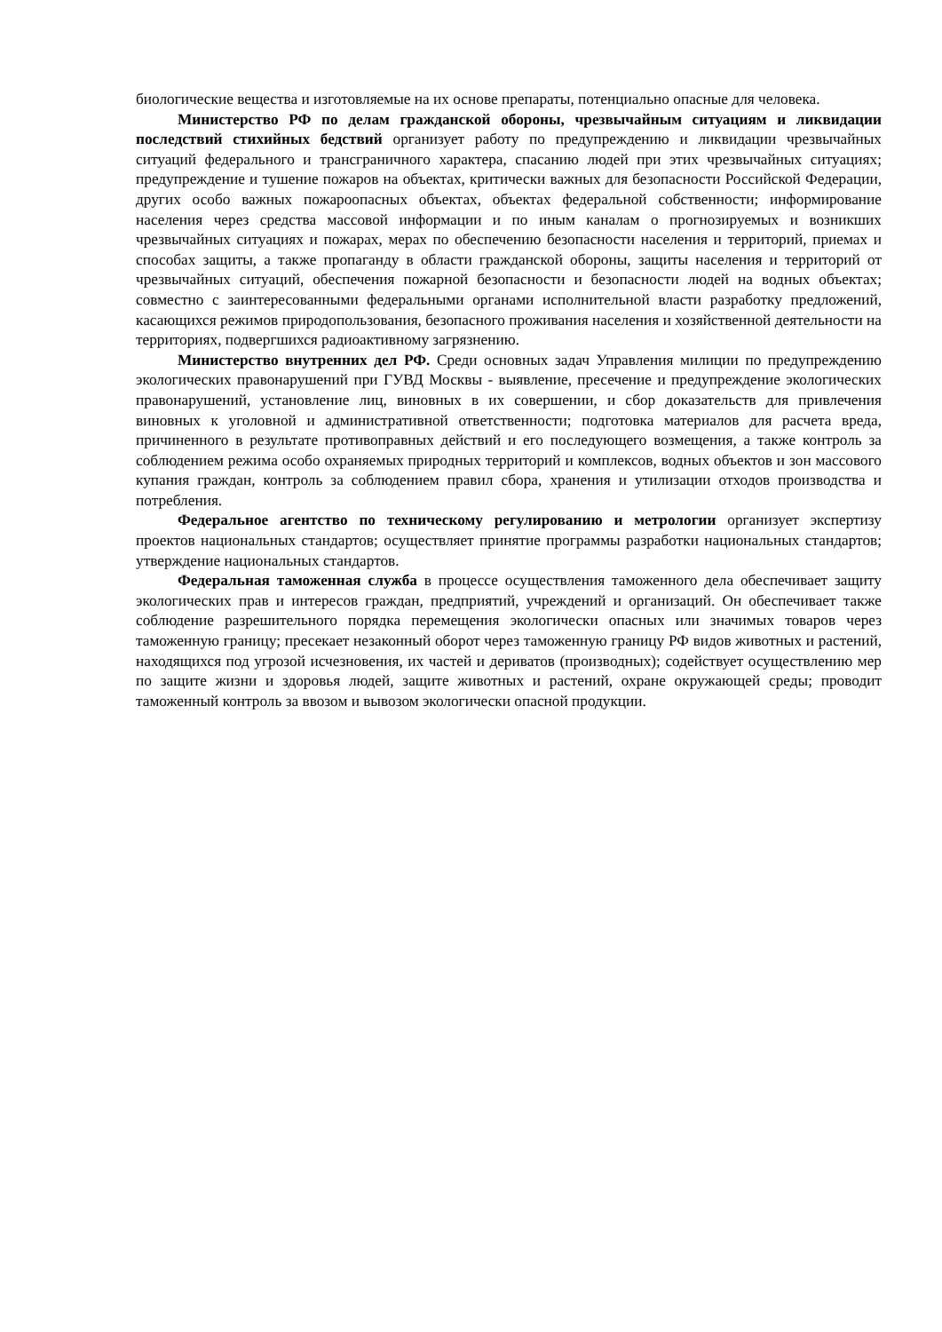биологические вещества и изготовляемые на их основе препараты, потенциально опасные для человека.
Министерство РФ по делам гражданской обороны, чрезвычайным ситуациям и ликвидации последствий стихийных бедствий организует работу по предупреждению и ликвидации чрезвычайных ситуаций федерального и трансграничного характера, спасанию людей при этих чрезвычайных ситуациях; предупреждение и тушение пожаров на объектах, критически важных для безопасности Российской Федерации, других особо важных пожароопасных объектах, объектах федеральной собственности; информирование населения через средства массовой информации и по иным каналам о прогнозируемых и возникших чрезвычайных ситуациях и пожарах, мерах по обеспечению безопасности населения и территорий, приемах и способах защиты, а также пропаганду в области гражданской обороны, защиты населения и территорий от чрезвычайных ситуаций, обеспечения пожарной безопасности и безопасности людей на водных объектах; совместно с заинтересованными федеральными органами исполнительной власти разработку предложений, касающихся режимов природопользования, безопасного проживания населения и хозяйственной деятельности на территориях, подвергшихся радиоактивному загрязнению.
Министерство внутренних дел РФ. Среди основных задач Управления милиции по предупреждению экологических правонарушений при ГУВД Москвы - выявление, пресечение и предупреждение экологических правонарушений, установление лиц, виновных в их совершении, и сбор доказательств для привлечения виновных к уголовной и административной ответственности; подготовка материалов для расчета вреда, причиненного в результате противоправных действий и его последующего возмещения, а также контроль за соблюдением режима особо охраняемых природных территорий и комплексов, водных объектов и зон массового купания граждан, контроль за соблюдением правил сбора, хранения и утилизации отходов производства и потребления.
Федеральное агентство по техническому регулированию и метрологии организует экспертизу проектов национальных стандартов; осуществляет принятие программы разработки национальных стандартов; утверждение национальных стандартов.
Федеральная таможенная служба в процессе осуществления таможенного дела обеспечивает защиту экологических прав и интересов граждан, предприятий, учреждений и организаций. Он обеспечивает также соблюдение разрешительного порядка перемещения экологически опасных или значимых товаров через таможенную границу; пресекает незаконный оборот через таможенную границу РФ видов животных и растений, находящихся под угрозой исчезновения, их частей и дериватов (производных); содействует осуществлению мер по защите жизни и здоровья людей, защите животных и растений, охране окружающей среды; проводит таможенный контроль за ввозом и вывозом экологически опасной продукции.